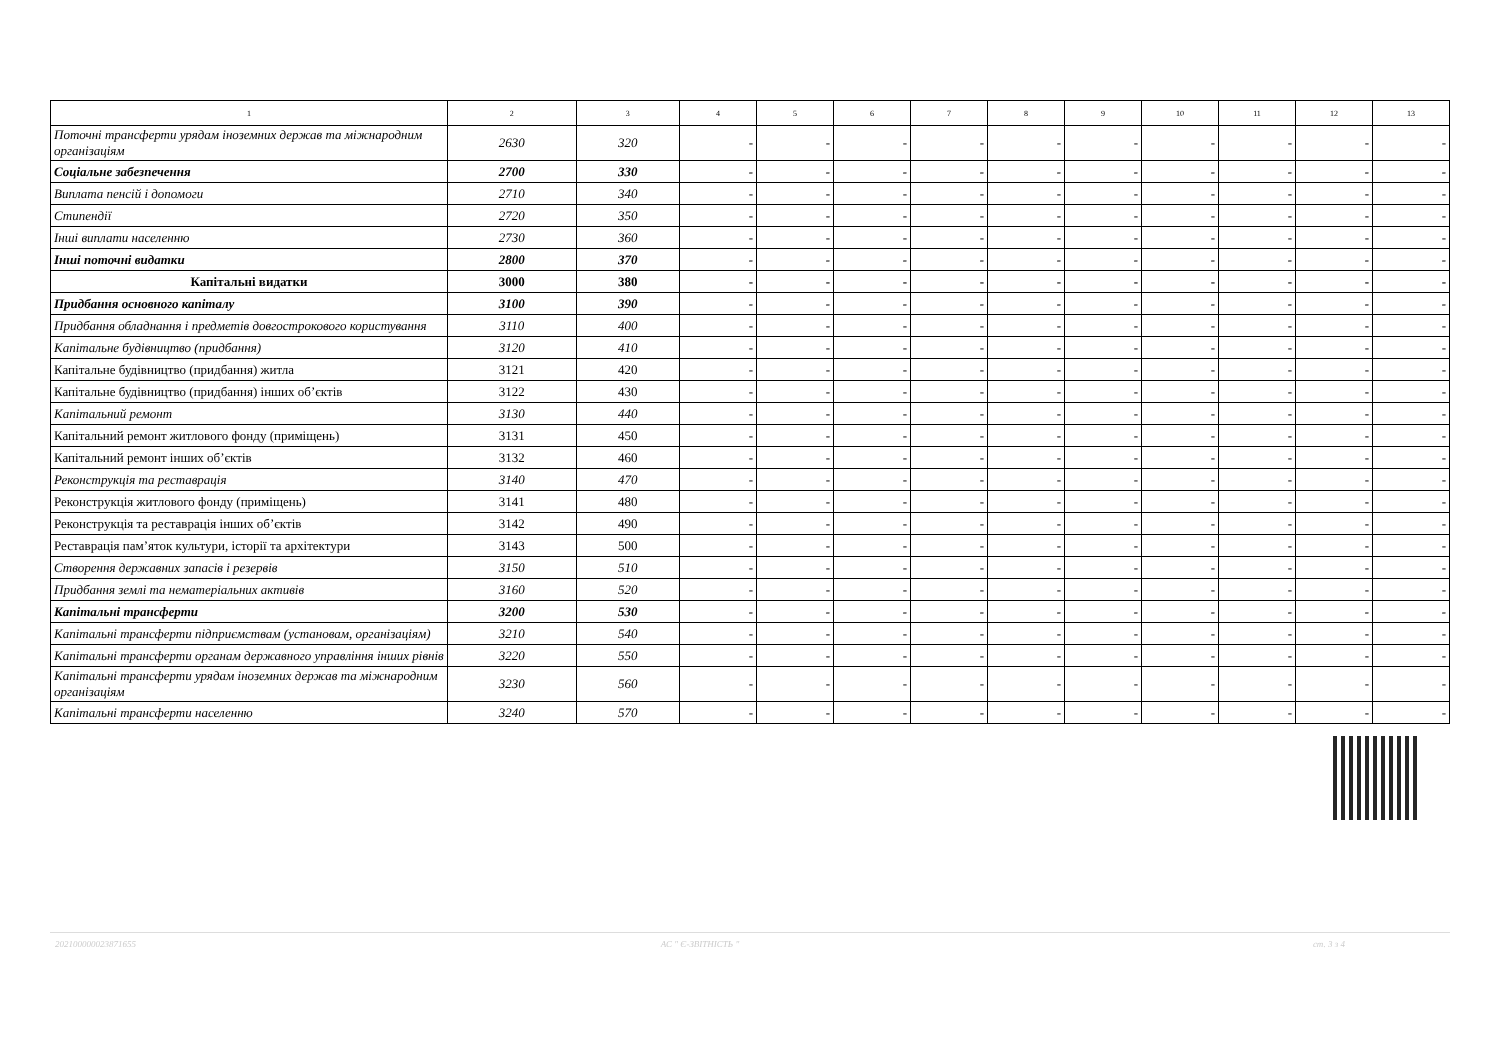| 1 | 2 | 3 | 4 | 5 | 6 | 7 | 8 | 9 | 10 | 11 | 12 | 13 |
| --- | --- | --- | --- | --- | --- | --- | --- | --- | --- | --- | --- | --- |
| Поточні трансферти урядам іноземних держав та міжнародним організаціям | 2630 | 320 | - | - | - | - | - | - | - | - | - | - |
| Соціальне забезпечення | 2700 | 330 | - | - | - | - | - | - | - | - | - | - |
| Виплата пенсій і допомоги | 2710 | 340 | - | - | - | - | - | - | - | - | - | - |
| Стипендії | 2720 | 350 | - | - | - | - | - | - | - | - | - | - |
| Інші виплати населенню | 2730 | 360 | - | - | - | - | - | - | - | - | - | - |
| Інші поточні видатки | 2800 | 370 | - | - | - | - | - | - | - | - | - | - |
| Капітальні видатки | 3000 | 380 | - | - | - | - | - | - | - | - | - | - |
| Придбання основного капіталу | 3100 | 390 | - | - | - | - | - | - | - | - | - | - |
| Придбання обладнання і предметів довгострокового користування | 3110 | 400 | - | - | - | - | - | - | - | - | - | - |
| Капітальне будівництво (придбання) | 3120 | 410 | - | - | - | - | - | - | - | - | - | - |
| Капітальне будівництво (придбання) житла | 3121 | 420 | - | - | - | - | - | - | - | - | - | - |
| Капітальне будівництво (придбання) інших об’єктів | 3122 | 430 | - | - | - | - | - | - | - | - | - | - |
| Капітальний ремонт | 3130 | 440 | - | - | - | - | - | - | - | - | - | - |
| Капітальний ремонт житлового фонду (приміщень) | 3131 | 450 | - | - | - | - | - | - | - | - | - | - |
| Капітальний ремонт інших об’єктів | 3132 | 460 | - | - | - | - | - | - | - | - | - | - |
| Реконструкція та реставрація | 3140 | 470 | - | - | - | - | - | - | - | - | - | - |
| Реконструкція житлового фонду (приміщень) | 3141 | 480 | - | - | - | - | - | - | - | - | - | - |
| Реконструкція та реставрація інших об’єктів | 3142 | 490 | - | - | - | - | - | - | - | - | - | - |
| Реставрація пам’яток культури, історії та архітектури | 3143 | 500 | - | - | - | - | - | - | - | - | - | - |
| Створення державних запасів і резервів | 3150 | 510 | - | - | - | - | - | - | - | - | - | - |
| Придбання землі та нематеріальних активів | 3160 | 520 | - | - | - | - | - | - | - | - | - | - |
| Капітальні трансферти | 3200 | 530 | - | - | - | - | - | - | - | - | - | - |
| Капітальні трансферти підприємствам (установам, організаціям) | 3210 | 540 | - | - | - | - | - | - | - | - | - | - |
| Капітальні трансферти органам державного управління інших рівнів | 3220 | 550 | - | - | - | - | - | - | - | - | - | - |
| Капітальні трансферти урядам іноземних держав та міжнародним організаціям | 3230 | 560 | - | - | - | - | - | - | - | - | - | - |
| Капітальні трансферти населенню | 3240 | 570 | - | - | - | - | - | - | - | - | - | - |
202100000023871655 АС " Є-ЗВІТНІСТЬ " ст. 3 з 4